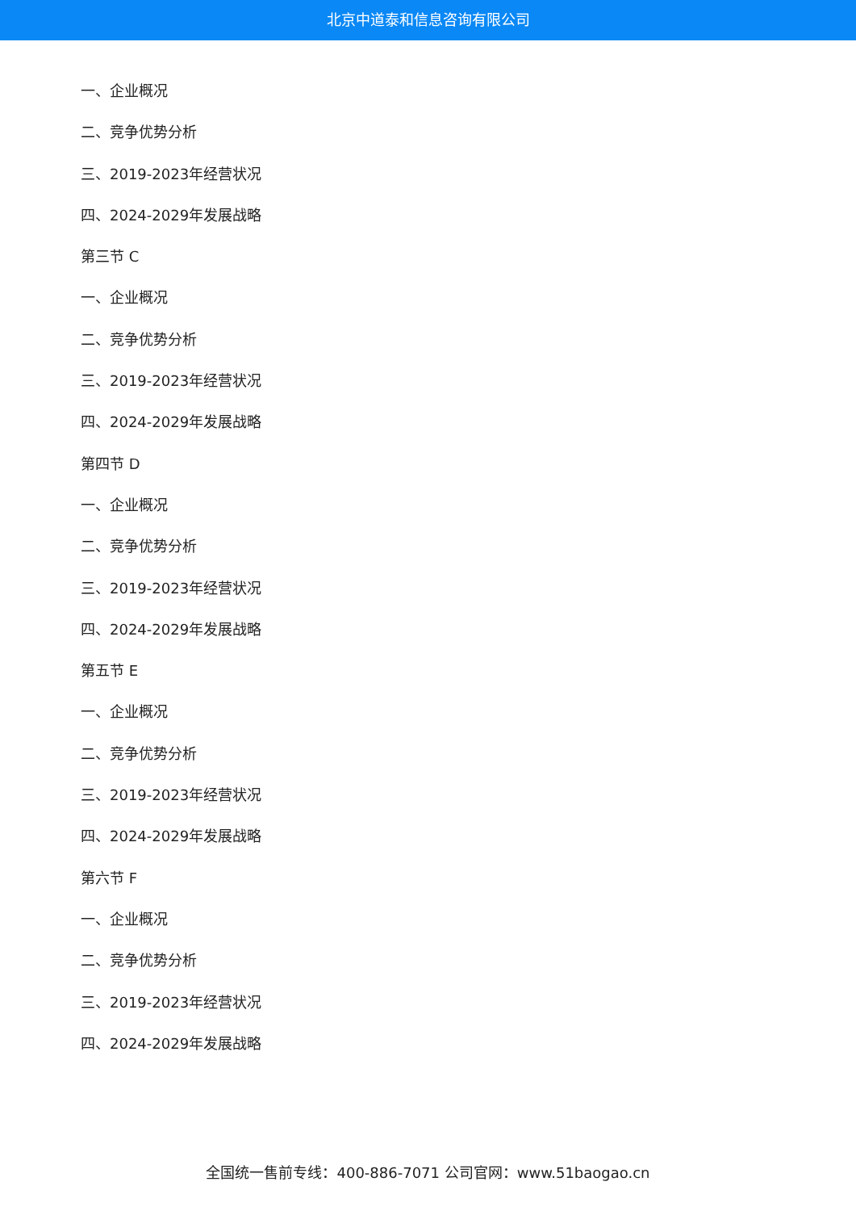北京中道泰和信息咨询有限公司
一、企业概况
二、竞争优势分析
三、2019-2023年经营状况
四、2024-2029年发展战略
第三节 C
一、企业概况
二、竞争优势分析
三、2019-2023年经营状况
四、2024-2029年发展战略
第四节 D
一、企业概况
二、竞争优势分析
三、2019-2023年经营状况
四、2024-2029年发展战略
第五节 E
一、企业概况
二、竞争优势分析
三、2019-2023年经营状况
四、2024-2029年发展战略
第六节 F
一、企业概况
二、竞争优势分析
三、2019-2023年经营状况
四、2024-2029年发展战略
全国统一售前专线：400-886-7071 公司官网：www.51baogao.cn